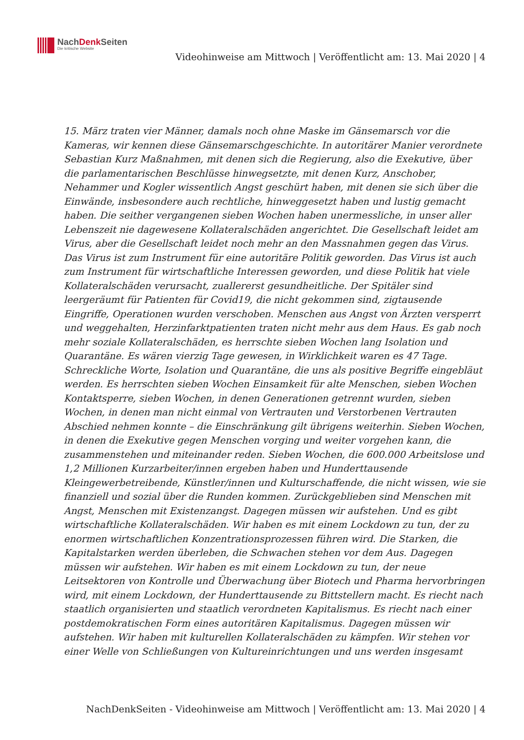NachDenk Seiten
Die kritische Website
Videohinweise am Mittwoch | Veröffentlicht am: 13. Mai 2020 | 4
15. März traten vier Männer, damals noch ohne Maske im Gänsemarsch vor die Kameras, wir kennen diese Gänsemarschgeschichte. In autoritärer Manier verordnete Sebastian Kurz Maßnahmen, mit denen sich die Regierung, also die Exekutive, über die parlamentarischen Beschlüsse hinwegsetzte, mit denen Kurz, Anschober, Nehammer und Kogler wissentlich Angst geschürt haben, mit denen sie sich über die Einwände, insbesondere auch rechtliche, hinweggesetzt haben und lustig gemacht haben. Die seither vergangenen sieben Wochen haben unermessliche, in unser aller Lebenszeit nie dagewesene Kollateralschäden angerichtet. Die Gesellschaft leidet am Virus, aber die Gesellschaft leidet noch mehr an den Massnahmen gegen das Virus. Das Virus ist zum Instrument für eine autoritäre Politik geworden. Das Virus ist auch zum Instrument für wirtschaftliche Interessen geworden, und diese Politik hat viele Kollateralschäden verursacht, zuallererst gesundheitliche. Der Spitäler sind leergeräumt für Patienten für Covid19, die nicht gekommen sind, zigtausende Eingriffe, Operationen wurden verschoben. Menschen aus Angst von Ärzten versperrt und weggehalten, Herzinfarktpatienten traten nicht mehr aus dem Haus. Es gab noch mehr soziale Kollateralschäden, es herrschte sieben Wochen lang Isolation und Quarantäne. Es wären vierzig Tage gewesen, in Wirklichkeit waren es 47 Tage. Schreckliche Worte, Isolation und Quarantäne, die uns als positive Begriffe eingebläut werden. Es herrschten sieben Wochen Einsamkeit für alte Menschen, sieben Wochen Kontaktsperre, sieben Wochen, in denen Generationen getrennt wurden, sieben Wochen, in denen man nicht einmal von Vertrauten und Verstorbenen Vertrauten Abschied nehmen konnte – die Einschränkung gilt übrigens weiterhin. Sieben Wochen, in denen die Exekutive gegen Menschen vorging und weiter vorgehen kann, die zusammenstehen und miteinander reden. Sieben Wochen, die 600.000 Arbeitslose und 1,2 Millionen Kurzarbeiter/innen ergeben haben und Hunderttausende Kleingewerbetreibende, Künstler/innen und Kulturschaffende, die nicht wissen, wie sie finanziell und sozial über die Runden kommen. Zurückgeblieben sind Menschen mit Angst, Menschen mit Existenzangst. Dagegen müssen wir aufstehen. Und es gibt wirtschaftliche Kollateralschäden. Wir haben es mit einem Lockdown zu tun, der zu enormen wirtschaftlichen Konzentrationsprozessen führen wird. Die Starken, die Kapitalstarken werden überleben, die Schwachen stehen vor dem Aus. Dagegen müssen wir aufstehen. Wir haben es mit einem Lockdown zu tun, der neue Leitsektoren von Kontrolle und Überwachung über Biotech und Pharma hervorbringen wird, mit einem Lockdown, der Hunderttausende zu Bittstellern macht. Es riecht nach staatlich organisierten und staatlich verordneten Kapitalismus. Es riecht nach einer postdemokratischen Form eines autoritären Kapitalismus. Dagegen müssen wir aufstehen. Wir haben mit kulturellen Kollateralschäden zu kämpfen. Wir stehen vor einer Welle von Schließungen von Kultureinrichtungen und uns werden insgesamt
NachDenkSeiten - Videohinweise am Mittwoch | Veröffentlicht am: 13. Mai 2020 | 4